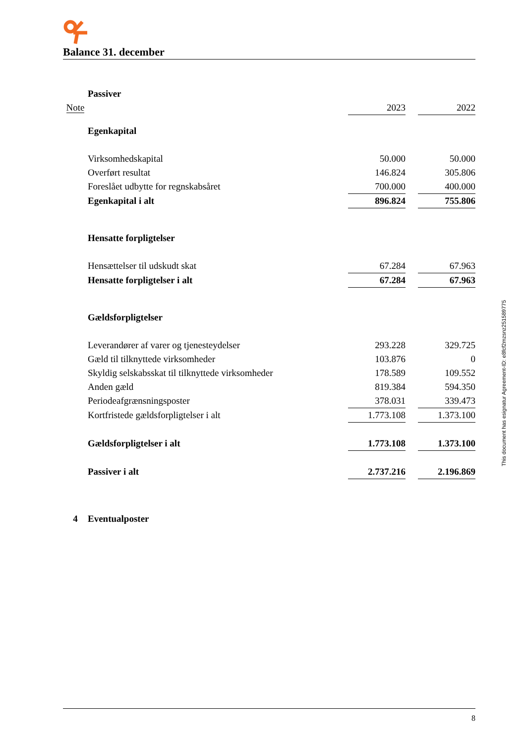Balance 31. december
| | Passiver | | | |
| Note | | 2023 | | 2022 |
| | Egenkapital | | | |
| | Virksomhedskapital | 50.000 | | 50.000 |
| | Overført resultat | 146.824 | | 305.806 |
| | Foreslået udbytte for regnskabsåret | 700.000 | | 400.000 |
| | Egenkapital i alt | 896.824 | | 755.806 |
| | Hensatte forpligtelser | | | |
| | Hensættelser til udskudt skat | 67.284 | | 67.963 |
| | Hensatte forpligtelser i alt | 67.284 | | 67.963 |
| | Gældsforpligtelser | | | |
| | Leverandører af varer og tjenesteydelser | 293.228 | | 329.725 |
| | Gæld til tilknyttede virksomheder | 103.876 | | 0 |
| | Skyldig selskabsskat til tilknyttede virksomheder | 178.589 | | 109.552 |
| | Anden gæld | 819.384 | | 594.350 |
| | Periodeafgrænsningsposter | 378.031 | | 339.473 |
| | Kortfristede gældsforpligtelser i alt | 1.773.108 | | 1.373.100 |
| | Gældsforpligtelser i alt | 1.773.108 | | 1.373.100 |
| | Passiver i alt | 2.737.216 | | 2.196.869 |
| 4 | Eventualposter | | | |
This document has esignatur Agreement-ID: e8fcf2mzsnz251589775
8